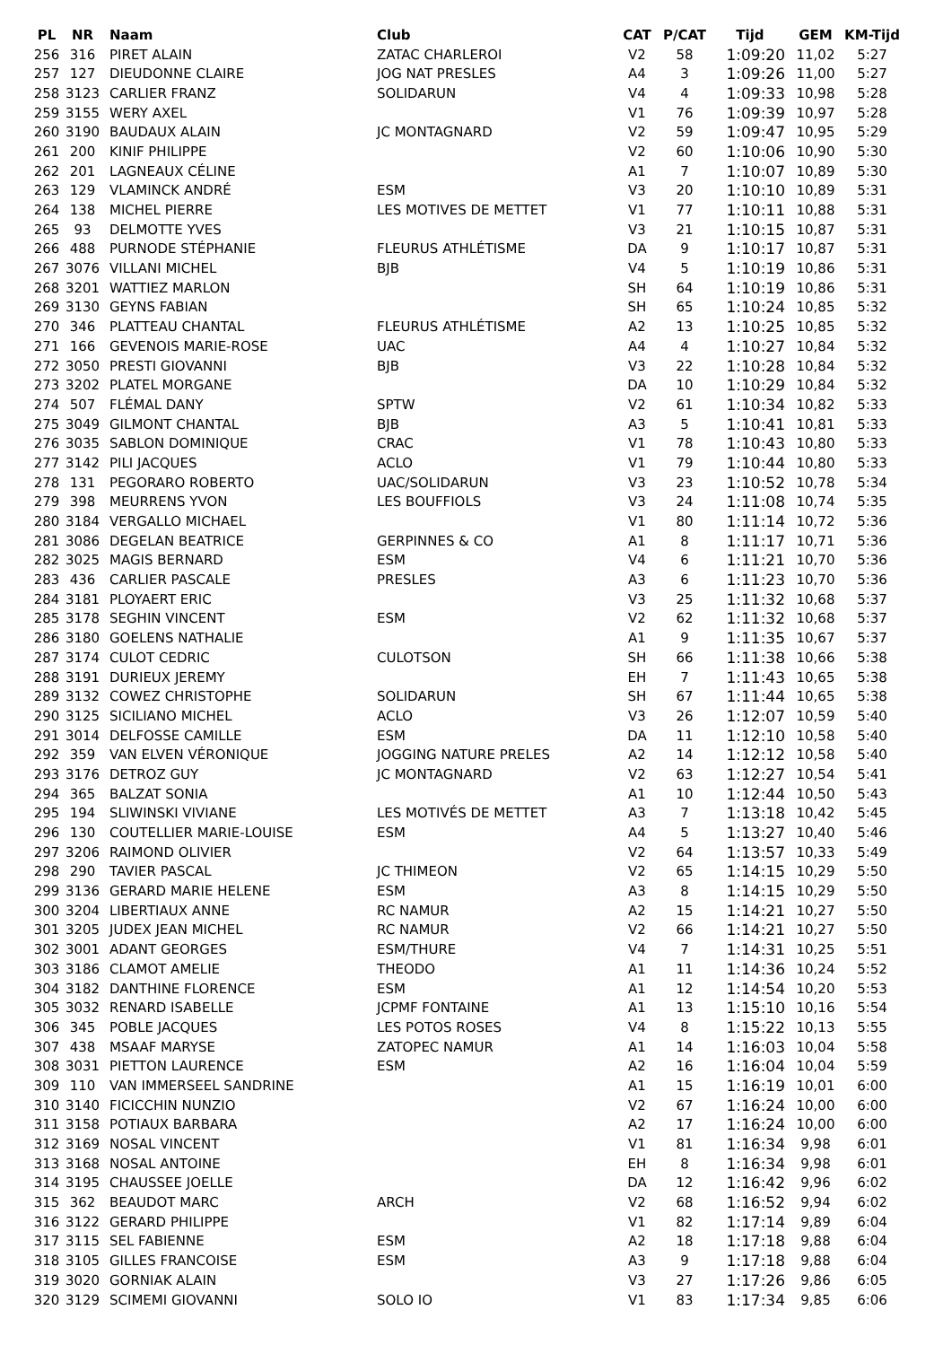| PL | NR | Naam | Club | CAT | P/CAT | Tijd | GEM | KM-Tijd |
| --- | --- | --- | --- | --- | --- | --- | --- | --- |
| 256 | 316 | PIRET ALAIN | ZATAC CHARLEROI | V2 | 58 | 1:09:20 | 11,02 | 5:27 |
| 257 | 127 | DIEUDONNE CLAIRE | JOG NAT PRESLES | A4 | 3 | 1:09:26 | 11,00 | 5:27 |
| 258 | 3123 | CARLIER FRANZ | SOLIDARUN | V4 | 4 | 1:09:33 | 10,98 | 5:28 |
| 259 | 3155 | WERY AXEL | | V1 | 76 | 1:09:39 | 10,97 | 5:28 |
| 260 | 3190 | BAUDAUX ALAIN | JC MONTAGNARD | V2 | 59 | 1:09:47 | 10,95 | 5:29 |
| 261 | 200 | KINIF PHILIPPE | | V2 | 60 | 1:10:06 | 10,90 | 5:30 |
| 262 | 201 | LAGNEAUX CÉLINE | | A1 | 7 | 1:10:07 | 10,89 | 5:30 |
| 263 | 129 | VLAMINCK ANDRÉ | ESM | V3 | 20 | 1:10:10 | 10,89 | 5:31 |
| 264 | 138 | MICHEL PIERRE | LES MOTIVES DE METTET | V1 | 77 | 1:10:11 | 10,88 | 5:31 |
| 265 | 93 | DELMOTTE YVES | | V3 | 21 | 1:10:15 | 10,87 | 5:31 |
| 266 | 488 | PURNODE STÉPHANIE | FLEURUS ATHLÉTISME | DA | 9 | 1:10:17 | 10,87 | 5:31 |
| 267 | 3076 | VILLANI MICHEL | BJB | V4 | 5 | 1:10:19 | 10,86 | 5:31 |
| 268 | 3201 | WATTIEZ MARLON | | SH | 64 | 1:10:19 | 10,86 | 5:31 |
| 269 | 3130 | GEYNS FABIAN | | SH | 65 | 1:10:24 | 10,85 | 5:32 |
| 270 | 346 | PLATTEAU CHANTAL | FLEURUS ATHLÉTISME | A2 | 13 | 1:10:25 | 10,85 | 5:32 |
| 271 | 166 | GEVENOIS MARIE-ROSE | UAC | A4 | 4 | 1:10:27 | 10,84 | 5:32 |
| 272 | 3050 | PRESTI GIOVANNI | BJB | V3 | 22 | 1:10:28 | 10,84 | 5:32 |
| 273 | 3202 | PLATEL MORGANE | | DA | 10 | 1:10:29 | 10,84 | 5:32 |
| 274 | 507 | FLÉMAL DANY | SPTW | V2 | 61 | 1:10:34 | 10,82 | 5:33 |
| 275 | 3049 | GILMONT CHANTAL | BJB | A3 | 5 | 1:10:41 | 10,81 | 5:33 |
| 276 | 3035 | SABLON DOMINIQUE | CRAC | V1 | 78 | 1:10:43 | 10,80 | 5:33 |
| 277 | 3142 | PILI JACQUES | ACLO | V1 | 79 | 1:10:44 | 10,80 | 5:33 |
| 278 | 131 | PEGORARO ROBERTO | UAC/SOLIDARUN | V3 | 23 | 1:10:52 | 10,78 | 5:34 |
| 279 | 398 | MEURRENS YVON | LES BOUFFIOLS | V3 | 24 | 1:11:08 | 10,74 | 5:35 |
| 280 | 3184 | VERGALLO MICHAEL | | V1 | 80 | 1:11:14 | 10,72 | 5:36 |
| 281 | 3086 | DEGELAN BEATRICE | GERPINNES & CO | A1 | 8 | 1:11:17 | 10,71 | 5:36 |
| 282 | 3025 | MAGIS BERNARD | ESM | V4 | 6 | 1:11:21 | 10,70 | 5:36 |
| 283 | 436 | CARLIER PASCALE | PRESLES | A3 | 6 | 1:11:23 | 10,70 | 5:36 |
| 284 | 3181 | PLOYAERT ERIC | | V3 | 25 | 1:11:32 | 10,68 | 5:37 |
| 285 | 3178 | SEGHIN VINCENT | ESM | V2 | 62 | 1:11:32 | 10,68 | 5:37 |
| 286 | 3180 | GOELENS NATHALIE | | A1 | 9 | 1:11:35 | 10,67 | 5:37 |
| 287 | 3174 | CULOT CEDRIC | CULOTSON | SH | 66 | 1:11:38 | 10,66 | 5:38 |
| 288 | 3191 | DURIEUX JEREMY | | EH | 7 | 1:11:43 | 10,65 | 5:38 |
| 289 | 3132 | COWEZ CHRISTOPHE | SOLIDARUN | SH | 67 | 1:11:44 | 10,65 | 5:38 |
| 290 | 3125 | SICILIANO MICHEL | ACLO | V3 | 26 | 1:12:07 | 10,59 | 5:40 |
| 291 | 3014 | DELFOSSE CAMILLE | ESM | DA | 11 | 1:12:10 | 10,58 | 5:40 |
| 292 | 359 | VAN ELVEN VÉRONIQUE | JOGGING NATURE PRELES | A2 | 14 | 1:12:12 | 10,58 | 5:40 |
| 293 | 3176 | DETROZ GUY | JC MONTAGNARD | V2 | 63 | 1:12:27 | 10,54 | 5:41 |
| 294 | 365 | BALZAT SONIA | | A1 | 10 | 1:12:44 | 10,50 | 5:43 |
| 295 | 194 | SLIWINSKI VIVIANE | LES MOTIVÉS DE METTET | A3 | 7 | 1:13:18 | 10,42 | 5:45 |
| 296 | 130 | COUTELLIER MARIE-LOUISE | ESM | A4 | 5 | 1:13:27 | 10,40 | 5:46 |
| 297 | 3206 | RAIMOND OLIVIER | | V2 | 64 | 1:13:57 | 10,33 | 5:49 |
| 298 | 290 | TAVIER PASCAL | JC THIMEON | V2 | 65 | 1:14:15 | 10,29 | 5:50 |
| 299 | 3136 | GERARD MARIE HELENE | ESM | A3 | 8 | 1:14:15 | 10,29 | 5:50 |
| 300 | 3204 | LIBERTIAUX ANNE | RC NAMUR | A2 | 15 | 1:14:21 | 10,27 | 5:50 |
| 301 | 3205 | JUDEX JEAN MICHEL | RC NAMUR | V2 | 66 | 1:14:21 | 10,27 | 5:50 |
| 302 | 3001 | ADANT GEORGES | ESM/THURE | V4 | 7 | 1:14:31 | 10,25 | 5:51 |
| 303 | 3186 | CLAMOT AMELIE | THEODO | A1 | 11 | 1:14:36 | 10,24 | 5:52 |
| 304 | 3182 | DANTHINE FLORENCE | ESM | A1 | 12 | 1:14:54 | 10,20 | 5:53 |
| 305 | 3032 | RENARD ISABELLE | JCPMF FONTAINE | A1 | 13 | 1:15:10 | 10,16 | 5:54 |
| 306 | 345 | POBLE JACQUES | LES POTOS ROSES | V4 | 8 | 1:15:22 | 10,13 | 5:55 |
| 307 | 438 | MSAAF MARYSE | ZATOPEC NAMUR | A1 | 14 | 1:16:03 | 10,04 | 5:58 |
| 308 | 3031 | PIETTON LAURENCE | ESM | A2 | 16 | 1:16:04 | 10,04 | 5:59 |
| 309 | 110 | VAN IMMERSEEL SANDRINE | | A1 | 15 | 1:16:19 | 10,01 | 6:00 |
| 310 | 3140 | FICICCHIN NUNZIO | | V2 | 67 | 1:16:24 | 10,00 | 6:00 |
| 311 | 3158 | POTIAUX BARBARA | | A2 | 17 | 1:16:24 | 10,00 | 6:00 |
| 312 | 3169 | NOSAL VINCENT | | V1 | 81 | 1:16:34 | 9,98 | 6:01 |
| 313 | 3168 | NOSAL ANTOINE | | EH | 8 | 1:16:34 | 9,98 | 6:01 |
| 314 | 3195 | CHAUSSEE JOELLE | | DA | 12 | 1:16:42 | 9,96 | 6:02 |
| 315 | 362 | BEAUDOT MARC | ARCH | V2 | 68 | 1:16:52 | 9,94 | 6:02 |
| 316 | 3122 | GERARD PHILIPPE | | V1 | 82 | 1:17:14 | 9,89 | 6:04 |
| 317 | 3115 | SEL FABIENNE | ESM | A2 | 18 | 1:17:18 | 9,88 | 6:04 |
| 318 | 3105 | GILLES FRANCOISE | ESM | A3 | 9 | 1:17:18 | 9,88 | 6:04 |
| 319 | 3020 | GORNIAK ALAIN | | V3 | 27 | 1:17:26 | 9,86 | 6:05 |
| 320 | 3129 | SCIMEMI GIOVANNI | SOLO IO | V1 | 83 | 1:17:34 | 9,85 | 6:06 |